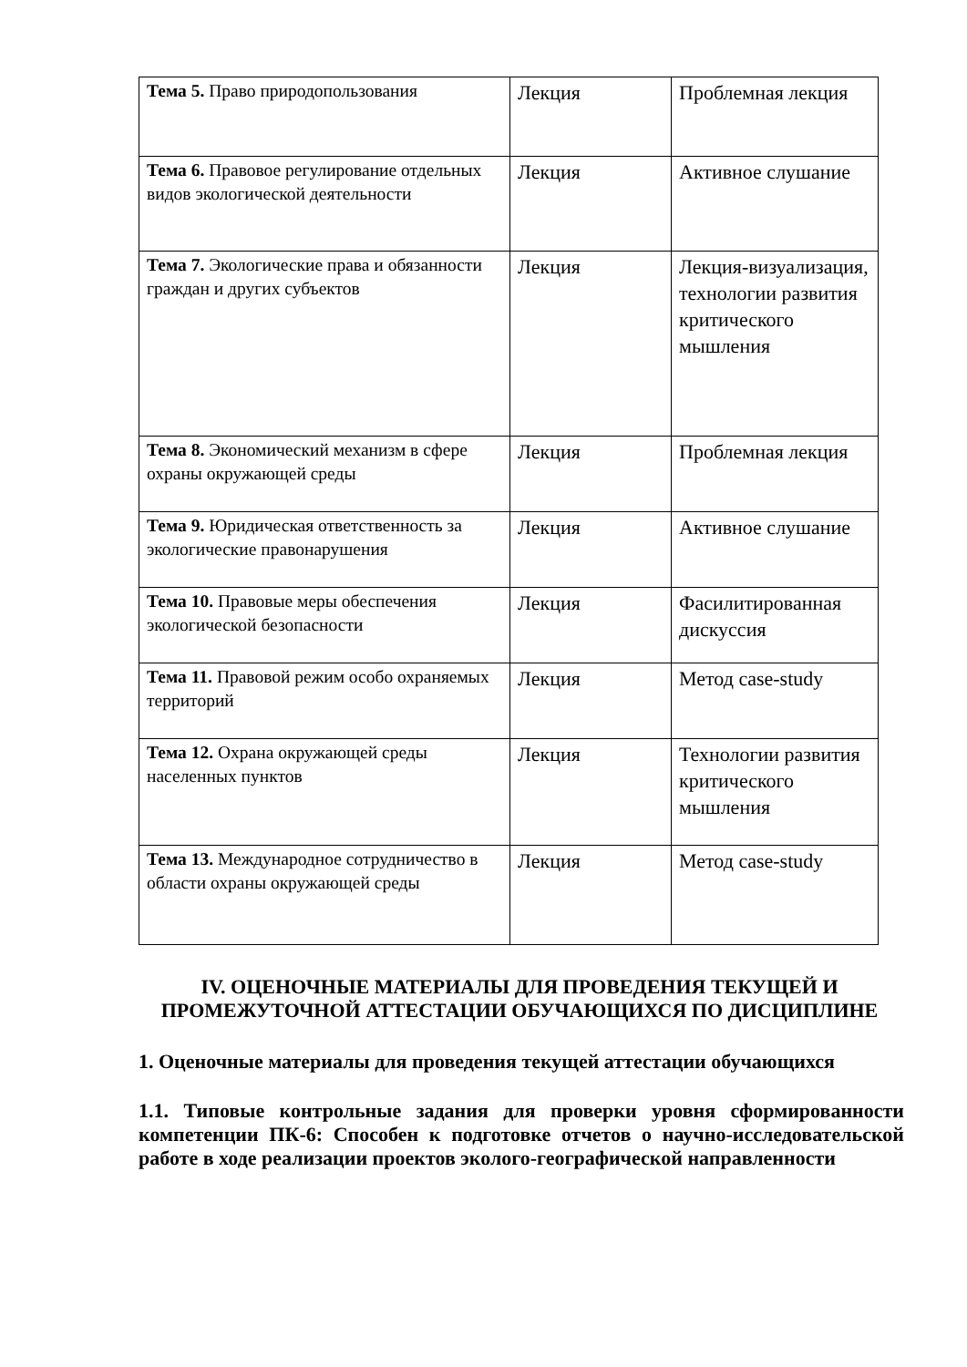| Тема 5. Право природопользования | Лекция | Проблемная лекция |
| Тема 6. Правовое регулирование отдельных видов экологической деятельности | Лекция | Активное слушание |
| Тема 7. Экологические права и обязанности граждан и других субъектов | Лекция | Лекция-визуализация, технологии развития критического мышления |
| Тема 8. Экономический механизм в сфере охраны окружающей среды | Лекция | Проблемная лекция |
| Тема 9. Юридическая ответственность за экологические правонарушения | Лекция | Активное слушание |
| Тема 10. Правовые меры обеспечения экологической безопасности | Лекция | Фасилитированная дискуссия |
| Тема 11. Правовой режим особо охраняемых территорий | Лекция | Метод case-study |
| Тема 12. Охрана окружающей среды населенных пунктов | Лекция | Технологии развития критического мышления |
| Тема 13. Международное сотрудничество в области охраны окружающей среды | Лекция | Метод case-study |
IV. ОЦЕНОЧНЫЕ МАТЕРИАЛЫ ДЛЯ ПРОВЕДЕНИЯ ТЕКУЩЕЙ И ПРОМЕЖУТОЧНОЙ АТТЕСТАЦИИ ОБУЧАЮЩИХСЯ ПО ДИСЦИПЛИНЕ
1. Оценочные материалы для проведения текущей аттестации обучающихся
1.1. Типовые контрольные задания для проверки уровня сформированности компетенции ПК-6: Способен к подготовке отчетов о научно-исследовательской работе в ходе реализации проектов эколого-географической направленности